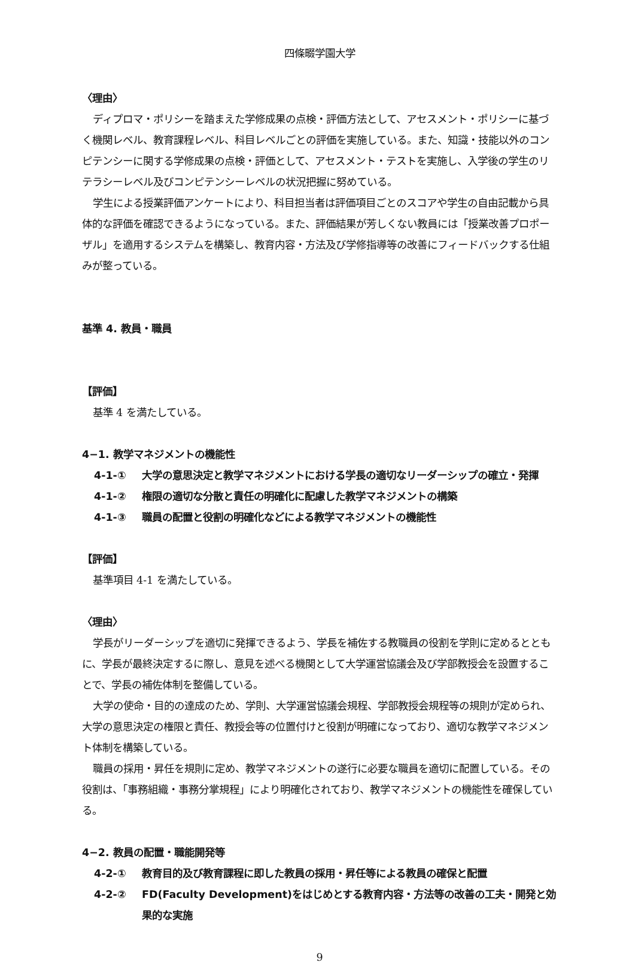四條畷学園大学
〈理由〉
ディプロマ・ポリシーを踏まえた学修成果の点検・評価方法として、アセスメント・ポリシーに基づく機関レベル、教育課程レベル、科目レベルごとの評価を実施している。また、知識・技能以外のコンピテンシーに関する学修成果の点検・評価として、アセスメント・テストを実施し、入学後の学生のリテラシーレベル及びコンピテンシーレベルの状況把握に努めている。
学生による授業評価アンケートにより、科目担当者は評価項目ごとのスコアや学生の自由記載から具体的な評価を確認できるようになっている。また、評価結果が芳しくない教員には「授業改善プロポーザル」を適用するシステムを構築し、教育内容・方法及び学修指導等の改善にフィードバックする仕組みが整っている。
基準 4. 教員・職員
【評価】
基準 4 を満たしている。
4−1. 教学マネジメントの機能性
4-1-① 大学の意思決定と教学マネジメントにおける学長の適切なリーダーシップの確立・発揮
4-1-② 権限の適切な分散と責任の明確化に配慮した教学マネジメントの構築
4-1-③ 職員の配置と役割の明確化などによる教学マネジメントの機能性
【評価】
基準項目 4-1 を満たしている。
〈理由〉
学長がリーダーシップを適切に発揮できるよう、学長を補佐する教職員の役割を学則に定めるとともに、学長が最終決定するに際し、意見を述べる機関として大学運営協議会及び学部教授会を設置することで、学長の補佐体制を整備している。
大学の使命・目的の達成のため、学則、大学運営協議会規程、学部教授会規程等の規則が定められ、大学の意思決定の権限と責任、教授会等の位置付けと役割が明確になっており、適切な教学マネジメント体制を構築している。
職員の採用・昇任を規則に定め、教学マネジメントの遂行に必要な職員を適切に配置している。その役割は、「事務組織・事務分掌規程」により明確化されており、教学マネジメントの機能性を確保している。
4−2. 教員の配置・職能開発等
4-2-① 教育目的及び教育課程に即した教員の採用・昇任等による教員の確保と配置
4-2-② FD(Faculty Development)をはじめとする教育内容・方法等の改善の工夫・開発と効果的な実施
9